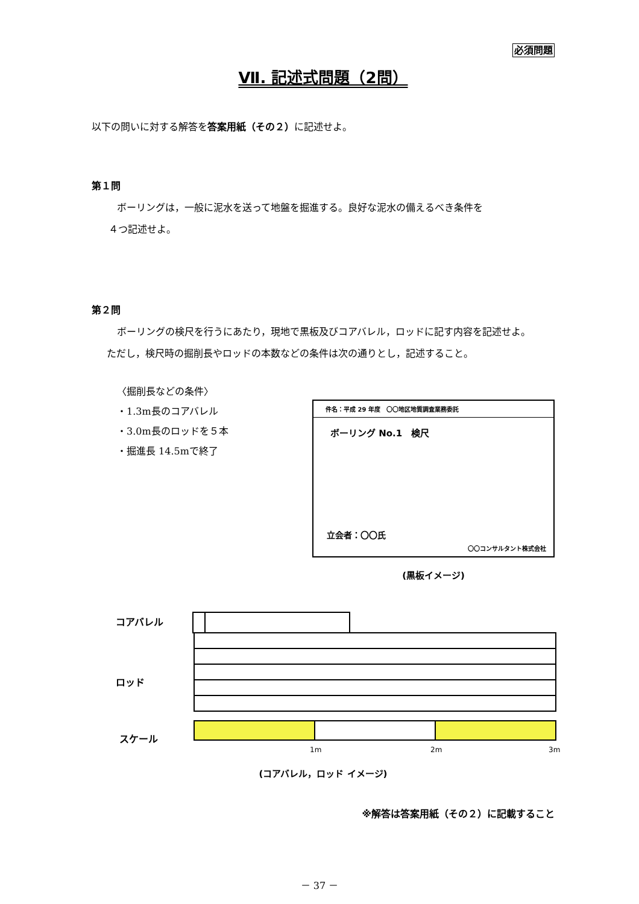必須問題
Ⅶ. 記述式問題（2問）
以下の問いに対する解答を答案用紙（その２）に記述せよ。
第１問
ボーリングは，一般に泥水を送って地盤を掘進する。良好な泥水の備えるべき条件を
４つ記述せよ。
第２問
ボーリングの検尺を行うにあたり，現地で黒板及びコアバレル，ロッドに記す内容を記述せよ。
ただし，検尺時の掘削長やロッドの本数などの条件は次の通りとし，記述すること。
〈掘削長などの条件〉
・1.3m長のコアバレル
・3.0m長のロッドを５本
・掘進長 14.5mで終了
件名：平成 29 年度　〇〇地区地質調査業務委託
ボーリング No.1　検尺
立会者：〇〇氏
〇〇コンサルタント株式会社
(黒板イメージ)
コアバレル
ロッド
スケール
1m
2m
3m
(コアバレル，ロッド イメージ)
※解答は答案用紙（その２）に記載すること
－ 37 －